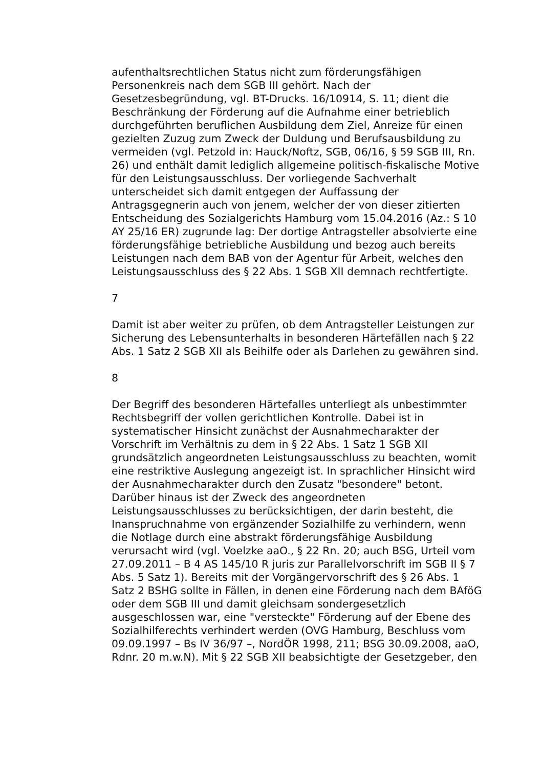aufenthaltsrechtlichen Status nicht zum förderungsfähigen Personenkreis nach dem SGB III gehört. Nach der Gesetzesbegründung, vgl. BT-Drucks. 16/10914, S. 11; dient die Beschränkung der Förderung auf die Aufnahme einer betrieblich durchgeführten beruflichen Ausbildung dem Ziel, Anreize für einen gezielten Zuzug zum Zweck der Duldung und Berufsausbildung zu vermeiden (vgl. Petzold in: Hauck/Noftz, SGB, 06/16, § 59 SGB III, Rn. 26) und enthält damit lediglich allgemeine politisch-fiskalische Motive für den Leistungsausschluss. Der vorliegende Sachverhalt unterscheidet sich damit entgegen der Auffassung der Antragsgegnerin auch von jenem, welcher der von dieser zitierten Entscheidung des Sozialgerichts Hamburg vom 15.04.2016 (Az.: S 10 AY 25/16 ER) zugrunde lag: Der dortige Antragsteller absolvierte eine förderungsfähige betriebliche Ausbildung und bezog auch bereits Leistungen nach dem BAB von der Agentur für Arbeit, welches den Leistungsausschluss des § 22 Abs. 1 SGB XII demnach rechtfertigte.
7
Damit ist aber weiter zu prüfen, ob dem Antragsteller Leistungen zur Sicherung des Lebensunterhalts in besonderen Härtefällen nach § 22 Abs. 1 Satz 2 SGB XII als Beihilfe oder als Darlehen zu gewähren sind.
8
Der Begriff des besonderen Härtefalles unterliegt als unbestimmter Rechtsbegriff der vollen gerichtlichen Kontrolle. Dabei ist in systematischer Hinsicht zunächst der Ausnahmecharakter der Vorschrift im Verhältnis zu dem in § 22 Abs. 1 Satz 1 SGB XII grundsätzlich angeordneten Leistungsausschluss zu beachten, womit eine restriktive Auslegung angezeigt ist. In sprachlicher Hinsicht wird der Ausnahmecharakter durch den Zusatz "besondere" betont. Darüber hinaus ist der Zweck des angeordneten Leistungsausschlusses zu berücksichtigen, der darin besteht, die Inanspruchnahme von ergänzender Sozialhilfe zu verhindern, wenn die Notlage durch eine abstrakt förderungsfähige Ausbildung verursacht wird (vgl. Voelzke aaO., § 22 Rn. 20; auch BSG, Urteil vom 27.09.2011 – B 4 AS 145/10 R juris zur Parallelvorschrift im SGB II § 7 Abs. 5 Satz 1). Bereits mit der Vorgängervorschrift des § 26 Abs. 1 Satz 2 BSHG sollte in Fällen, in denen eine Förderung nach dem BAföG oder dem SGB III und damit gleichsam sondergesetzlich ausgeschlossen war, eine "versteckte" Förderung auf der Ebene des Sozialhilferechts verhindert werden (OVG Hamburg, Beschluss vom 09.09.1997 – Bs IV 36/97 –, NordÖR 1998, 211; BSG 30.09.2008, aaO, Rdnr. 20 m.w.N). Mit § 22 SGB XII beabsichtigte der Gesetzgeber, den